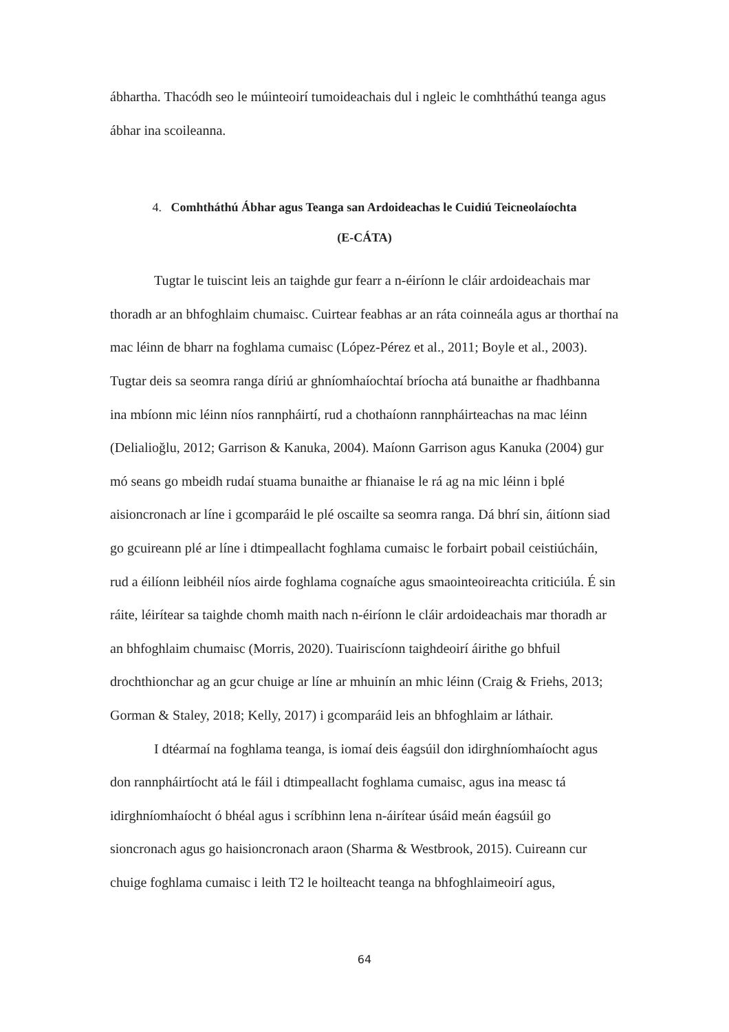ábhartha. Thacódh seo le múinteoirí tumoideachais dul i ngleic le comhtháthú teanga agus ábhar ina scoileanna.
4. Comhtháthú Ábhar agus Teanga san Ardoideachas le Cuidiú Teicneolaíochta
(E-CÁTA)
Tugtar le tuiscint leis an taighde gur fearr a n-éiríonn le cláir ardoideachais mar thoradh ar an bhfoghlaim chumaisc. Cuirtear feabhas ar an ráta coinneála agus ar thorthaí na mac léinn de bharr na foghlama cumaisc (López-Pérez et al., 2011; Boyle et al., 2003). Tugtar deis sa seomra ranga díriú ar ghníomhaíochtaí bríocha atá bunaithe ar fhadhbanna ina mbíonn mic léinn níos rannpháirtí, rud a chothaíonn rannpháirteachas na mac léinn (Delialioğlu, 2012; Garrison & Kanuka, 2004). Maíonn Garrison agus Kanuka (2004) gur mó seans go mbeidh rudaí stuama bunaithe ar fhianaise le rá ag na mic léinn i bplé aisioncronach ar líne i gcomparáid le plé oscailte sa seomra ranga. Dá bhrí sin, áitíonn siad go gcuireann plé ar líne i dtimpeallacht foghlama cumaisc le forbairt pobail ceistiúcháin, rud a éilíonn leibhéil níos airde foghlama cognaíche agus smaointeoireachta criticiúla. É sin ráite, léirítear sa taighde chomh maith nach n-éiríonn le cláir ardoideachais mar thoradh ar an bhfoghlaim chumaisc (Morris, 2020). Tuairiscíonn taighdeoirí áirithe go bhfuil drochthionchar ag an gcur chuige ar líne ar mhuinín an mhic léinn (Craig & Friehs, 2013; Gorman & Staley, 2018; Kelly, 2017) i gcomparáid leis an bhfoghlaim ar láthair.
I dtéarmaí na foghlama teanga, is iomaí deis éagsúil don idirghníomhaíocht agus don rannpháirtíocht atá le fáil i dtimpeallacht foghlama cumaisc, agus ina measc tá idirghníomhaíocht ó bhéal agus i scríbhinn lena n-áirítear úsáid meán éagsúil go sioncronach agus go haisioncronach araon (Sharma & Westbrook, 2015). Cuireann cur chuige foghlama cumaisc i leith T2 le hoilteacht teanga na bhfoghlaimeoirí agus,
64